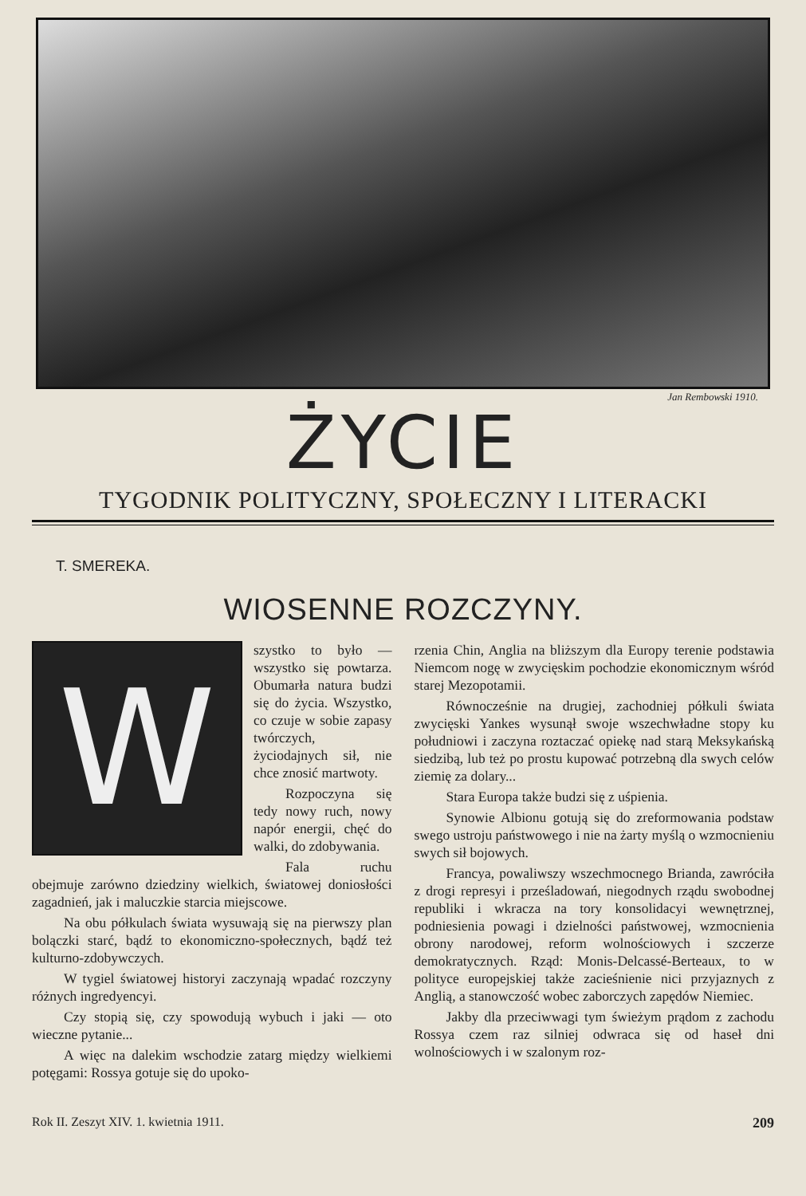Jan Rembowski 1910.
ŻYCIE
TYGODNIK POLITYCZNY, SPOŁECZNY I LITERACKI
T. SMEREKA.
WIOSENNE ROZCZYNY.
W
szystko to było — wszystko się powtarza. Obumarła natura budzi się do życia. Wszystko, co czuje w sobie zapasy twórczych, życiodajnych sił, nie chce znosić martwoty.
Rozpoczyna się tedy nowy ruch, nowy napór energii, chęć do walki, do zdobywania.
Fala ruchu obejmuje zarówno dziedziny wielkich, światowej doniosłości zagadnień, jak i maluczkie starcia miejscowe.
Na obu półkulach świata wysuwają się na pierwszy plan bolączki starć, bądź to ekonomiczno-społecznych, bądź też kulturno-zdobywczych.
W tygiel światowej historyi zaczynają wpadać rozczyny różnych ingredyencyi.
Czy stopią się, czy spowodują wybuch i jaki — oto wieczne pytanie...
A więc na dalekim wschodzie zatarg między wielkiemi potęgami: Rossya gotuje się do upoko-
rzenia Chin, Anglia na bliższym dla Europy terenie podstawia Niemcom nogę w zwycięskim pochodzie ekonomicznym wśród starej Mezopotamii.
Równocześnie na drugiej, zachodniej półkuli świata zwycięski Yankes wysunął swoje wszechwładne stopy ku południowi i zaczyna roztaczać opiekę nad starą Meksykańską siedzibą, lub też po prostu kupować potrzebną dla swych celów ziemię za dolary...
Stara Europa także budzi się z uśpienia.
Synowie Albionu gotują się do zreformowania podstaw swego ustroju państwowego i nie na żarty myślą o wzmocnieniu swych sił bojowych.
Francya, powaliwszy wszechmocnego Brianda, zawróciła z drogi represyi i prześladowań, niegodnych rządu swobodnej republiki i wkracza na tory konsolidacyi wewnętrznej, podniesienia powagi i dzielności państwowej, wzmocnienia obrony narodowej, reform wolnościowych i szczerze demokratycznych. Rząd: Monis-Delcassé-Berteaux, to w polityce europejskiej także zacieśnienie nici przyjaznych z Anglią, a stanowczość wobec zaborczych zapędów Niemiec.
Jakby dla przeciwwagi tym świeżym prądom z zachodu Rossya czem raz silniej odwraca się od haseł dni wolnościowych i w szalonym roz-
Rok II. Zeszyt XIV. 1. kwietnia 1911. 209